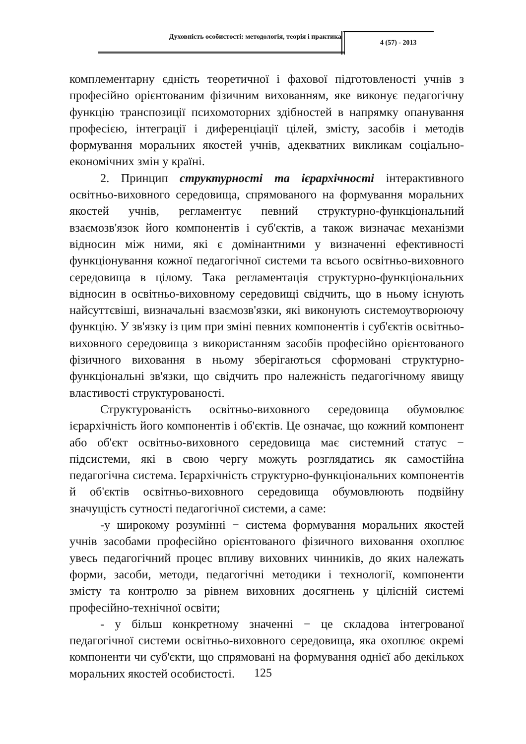Духовність особистості: методологія, теорія і практика
4 (57) - 2013
комплементарну єдність теоретичної і фахової підготовленості учнів з професійно орієнтованим фізичним вихованням, яке виконує педагогічну функцію транспозиції психомоторних здібностей в напрямку опанування професією, інтеграції і диференціації цілей, змісту, засобів і методів формування моральних якостей учнів, адекватних викликам соціально-економічних змін у країні.
2. Принцип структурності та ієрархічності інтерактивного освітньо-виховного середовища, спрямованого на формування моральних якостей учнів, регламентує певний структурно-функціональний взаємозв'язок його компонентів і суб'єктів, а також визначає механізми відносин між ними, які є домінантними у визначенні ефективності функціонування кожної педагогічної системи та всього освітньо-виховного середовища в цілому. Така регламентація структурно-функціональних відносин в освітньо-виховному середовищі свідчить, що в ньому існують найсуттєвіші, визначальні взаємозв'язки, які виконують системоутворюючу функцію. У зв'язку із цим при зміні певних компонентів і суб'єктів освітньо-виховного середовища з використанням засобів професійно орієнтованого фізичного виховання в ньому зберігаються сформовані структурно-функціональні зв'язки, що свідчить про належність педагогічному явищу властивості структурованості.
Структурованість освітньо-виховного середовища обумовлює ієрархічність його компонентів і об'єктів. Це означає, що кожний компонент або об'єкт освітньо-виховного середовища має системний статус − підсистеми, які в свою чергу можуть розглядатись як самостійна педагогічна система. Ієрархічність структурно-функціональних компонентів й об'єктів освітньо-виховного середовища обумовлюють подвійну значущість сутності педагогічної системи, а саме:
-у широкому розумінні − система формування моральних якостей учнів засобами професійно орієнтованого фізичного виховання охоплює увесь педагогічний процес впливу виховних чинників, до яких належать форми, засоби, методи, педагогічні методики і технології, компоненти змісту та контролю за рівнем виховних досягнень у цілісній системі професійно-технічної освіти;
- у більш конкретному значенні − це складова інтегрованої педагогічної системи освітньо-виховного середовища, яка охоплює окремі компоненти чи суб'єкти, що спрямовані на формування однієї або декількох моральних якостей особистості.
125